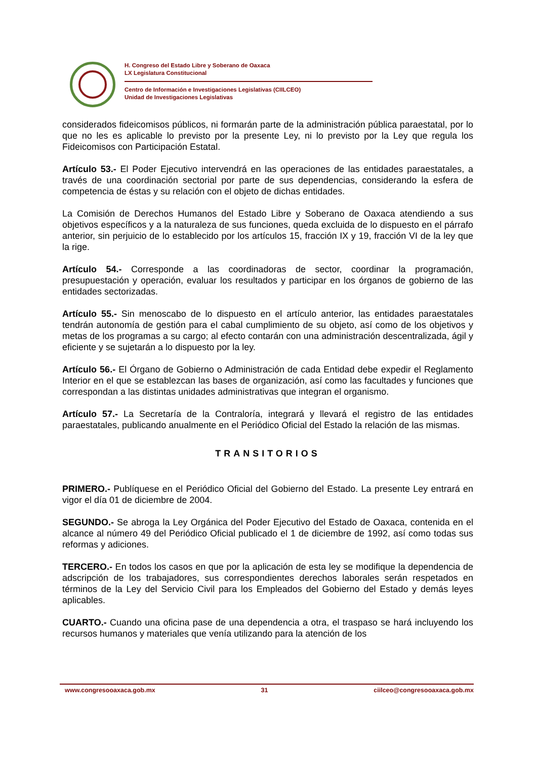H. Congreso del Estado Libre y Soberano de Oaxaca
LX Legislatura Constitucional
Centro de Información e Investigaciones Legislativas (CIILCEO)
Unidad de Investigaciones Legislativas
considerados fideicomisos públicos, ni formarán parte de la administración pública paraestatal, por lo que no les es aplicable lo previsto por la presente Ley, ni lo previsto por la Ley que regula los Fideicomisos con Participación Estatal.
Artículo 53.- El Poder Ejecutivo intervendrá en las operaciones de las entidades paraestatales, a través de una coordinación sectorial por parte de sus dependencias, considerando la esfera de competencia de éstas y su relación con el objeto de dichas entidades.
La Comisión de Derechos Humanos del Estado Libre y Soberano de Oaxaca atendiendo a sus objetivos específicos y a la naturaleza de sus funciones, queda excluida de lo dispuesto en el párrafo anterior, sin perjuicio de lo establecido por los artículos 15, fracción IX y 19, fracción VI de la ley que la rige.
Artículo 54.- Corresponde a las coordinadoras de sector, coordinar la programación, presupuestación y operación, evaluar los resultados y participar en los órganos de gobierno de las entidades sectorizadas.
Artículo 55.- Sin menoscabo de lo dispuesto en el artículo anterior, las entidades paraestatales tendrán autonomía de gestión para el cabal cumplimiento de su objeto, así como de los objetivos y metas de los programas a su cargo; al efecto contarán con una administración descentralizada, ágil y eficiente y se sujetarán a lo dispuesto por la ley.
Artículo 56.- El Órgano de Gobierno o Administración de cada Entidad debe expedir el Reglamento Interior en el que se establezcan las bases de organización, así como las facultades y funciones que correspondan a las distintas unidades administrativas que integran el organismo.
Artículo 57.- La Secretaría de la Contraloría, integrará y llevará el registro de las entidades paraestatales, publicando anualmente en el Periódico Oficial del Estado la relación de las mismas.
TRANSITORIOS
PRIMERO.- Publíquese en el Periódico Oficial del Gobierno del Estado. La presente Ley entrará en vigor el día 01 de diciembre de 2004.
SEGUNDO.- Se abroga la Ley Orgánica del Poder Ejecutivo del Estado de Oaxaca, contenida en el alcance al número 49 del Periódico Oficial publicado el 1 de diciembre de 1992, así como todas sus reformas y adiciones.
TERCERO.- En todos los casos en que por la aplicación de esta ley se modifique la dependencia de adscripción de los trabajadores, sus correspondientes derechos laborales serán respetados en términos de la Ley del Servicio Civil para los Empleados del Gobierno del Estado y demás leyes aplicables.
CUARTO.- Cuando una oficina pase de una dependencia a otra, el traspaso se hará incluyendo los recursos humanos y materiales que venía utilizando para la atención de los
www.congresooaxaca.gob.mx 31 ciilceo@congresooaxaca.gob.mx